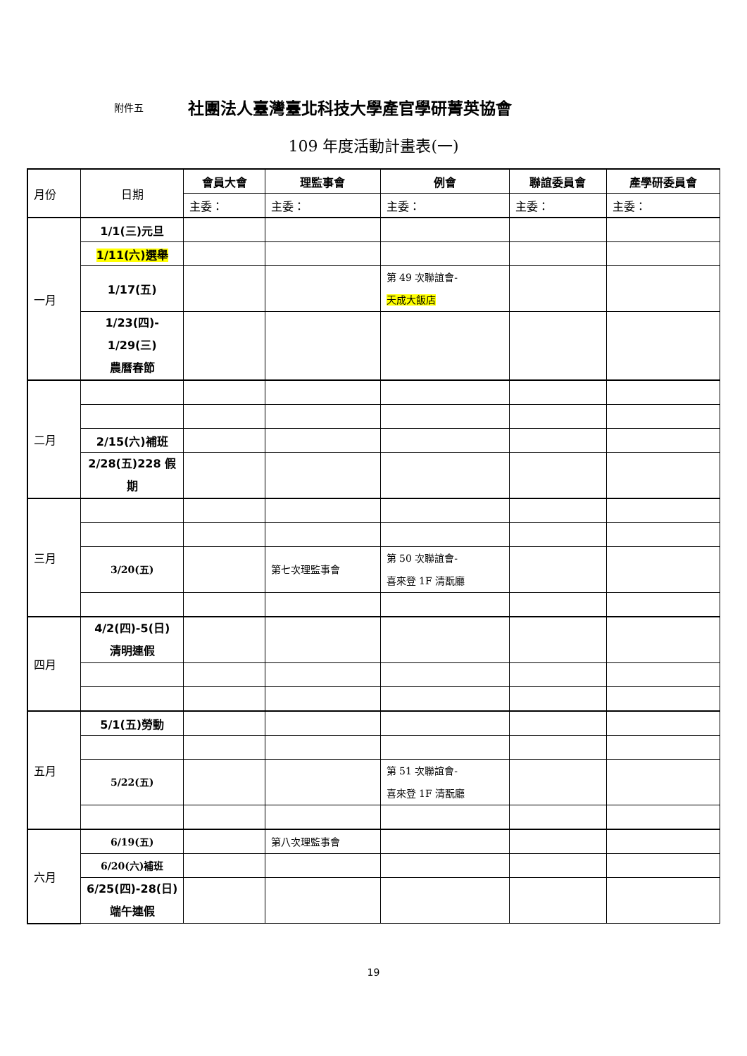附件五 社團法人臺灣臺北科技大學產官學研菁英協會
109 年度活動計畫表(一)
| 月份 | 日期 | 會員大會 | 理監事會 | 例會 | 聯誼委員會 | 產學研委員會 |
| | | 主委： | 主委： | 主委： | 主委： | 主委： |
| 一月 | 1/1(三)元旦 | | | | | |
| | 1/11(六)選舉 | | | | | |
| | 1/17(五) | | | 第 49 次聯誼會- 天成大飯店 | | |
| | 1/23(四)- 1/29(三) 農曆春節 | | | | | |
| 二月 | | | | | | |
| | 2/15(六)補班 | | | | | |
| | 2/28(五)228 假 期 | | | | | |
| 三月 | | | | | | |
| | 3/20(五) | | 第七次理監事會 | 第 50 次聯誼會- 喜來登 1F 清翫廳 | | |
| 四月 | 4/2(四)-5(日) 清明連假 | | | | | |
| 五月 | 5/1(五)勞動 | | | | | |
| | 5/22(五) | | | 第 51 次聯誼會- 喜來登 1F 清翫廳 | | |
| 六月 | 6/19(五) | | 第八次理監事會 | | | |
| | 6/20(六)補班 | | | | | |
| | 6/25(四)-28(日) 端午連假 | | | | | |
19